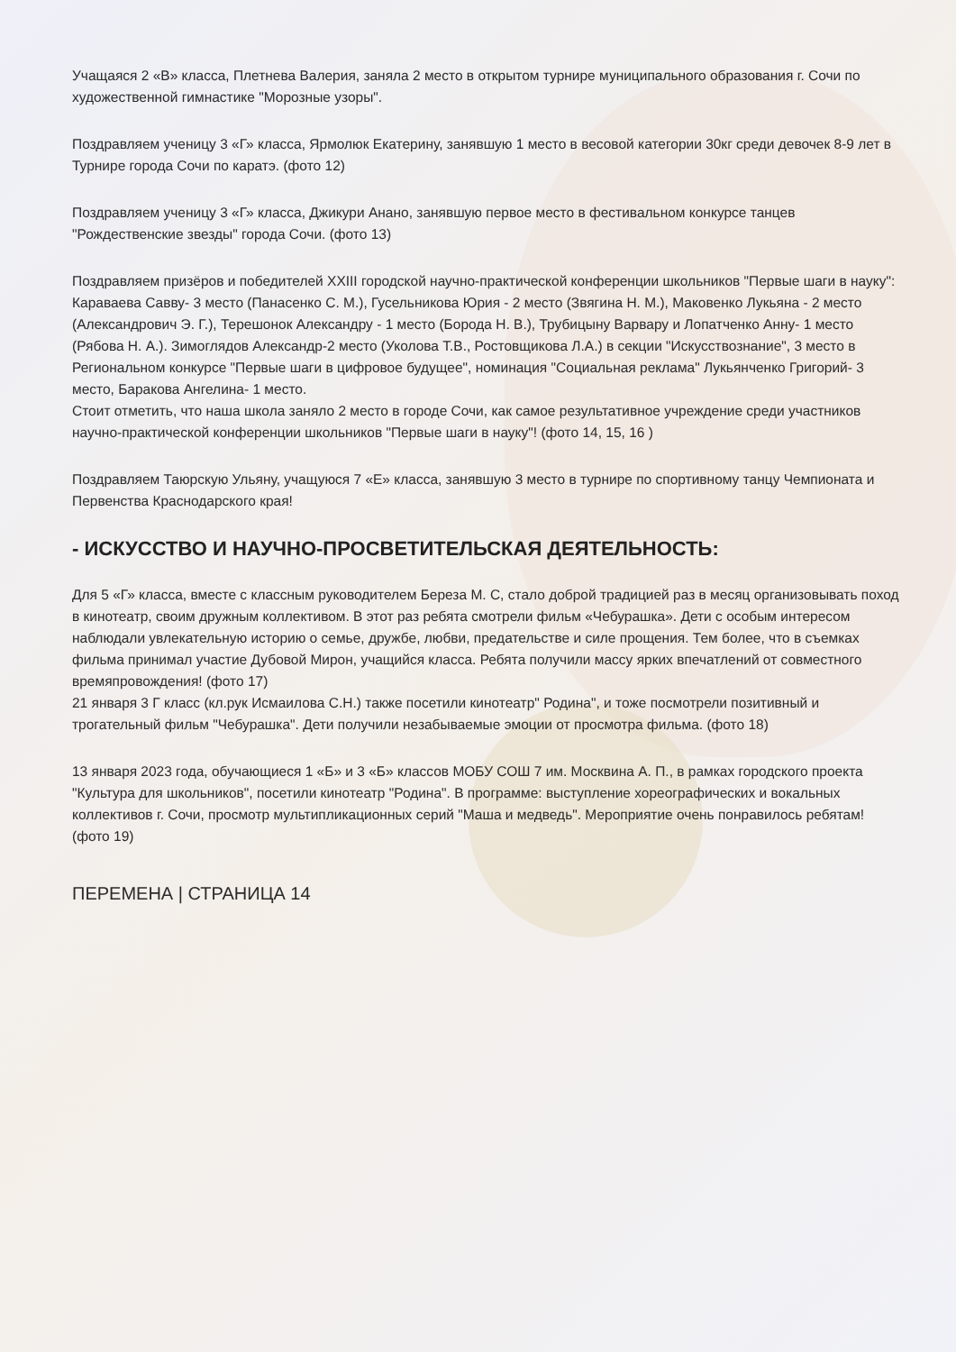Учащаяся 2 «В» класса, Плетнева Валерия, заняла 2 место в открытом турнире муниципального образования г. Сочи по художественной гимнастике "Морозные узоры".
Поздравляем ученицу 3 «Г» класса, Ярмолюк Екатерину, занявшую 1 место в весовой категории 30кг среди девочек 8-9 лет в Турнире города Сочи по каратэ. (фото 12)
Поздравляем ученицу 3 «Г» класса, Джикури Анано, занявшую первое место в фестивальном конкурсе танцев "Рождественские звезды" города Сочи. (фото 13)
Поздравляем призёров и победителей XXIII городской научно-практической конференции школьников "Первые шаги в науку": Караваева Савву- 3 место (Панасенко С. М.), Гусельникова Юрия - 2 место (Звягина Н. М.), Маковенко Лукьяна - 2 место (Александрович Э. Г.), Терешонок Александру - 1 место (Борода Н. В.), Трубицыну Варвару и Лопатченко Анну- 1 место (Рябова Н. А.). Зимоглядов Александр-2 место (Уколова Т.В., Ростовщикова Л.А.) в секции "Искусствознание", 3 место в Региональном конкурсе "Первые шаги в цифровое будущее", номинация "Социальная реклама" Лукьянченко Григорий- 3 место, Баракова Ангелина- 1 место.
Стоит отметить, что наша школа заняло 2 место в городе Сочи, как самое результативное учреждение среди участников научно-практической конференции школьников "Первые шаги в науку"! (фото 14, 15, 16 )
Поздравляем Таюрскую Ульяну, учащуюся 7 «Е» класса, занявшую 3 место в турнире по спортивному танцу Чемпионата и Первенства Краснодарского края!
- ИСКУССТВО И НАУЧНО-ПРОСВЕТИТЕЛЬСКАЯ ДЕЯТЕЛЬНОСТЬ:
Для 5 «Г» класса, вместе с классным руководителем Береза М. С, стало доброй традицией раз в месяц организовывать поход в кинотеатр, своим дружным коллективом. В этот раз ребята смотрели фильм «Чебурашка». Дети с особым интересом наблюдали увлекательную историю о семье, дружбе, любви, предательстве и силе прощения. Тем более, что в съемках фильма принимал участие Дубовой Мирон, учащийся класса. Ребята получили массу ярких впечатлений от совместного времяпровождения! (фото 17)
21 января 3 Г класс (кл.рук Исмаилова С.Н.) также посетили кинотеатр" Родина", и тоже посмотрели позитивный и трогательный фильм "Чебурашка". Дети получили незабываемые эмоции от просмотра фильма. (фото 18)
13 января 2023 года, обучающиеся 1 «Б» и 3 «Б» классов МОБУ СОШ 7 им. Москвина А. П., в рамках городского проекта "Культура для школьников", посетили кинотеатр "Родина". В программе: выступление хореографических и вокальных коллективов г. Сочи, просмотр мультипликационных серий "Маша и медведь". Мероприятие очень понравилось ребятам! (фото 19)
ПЕРЕМЕНА | СТРАНИЦА 14